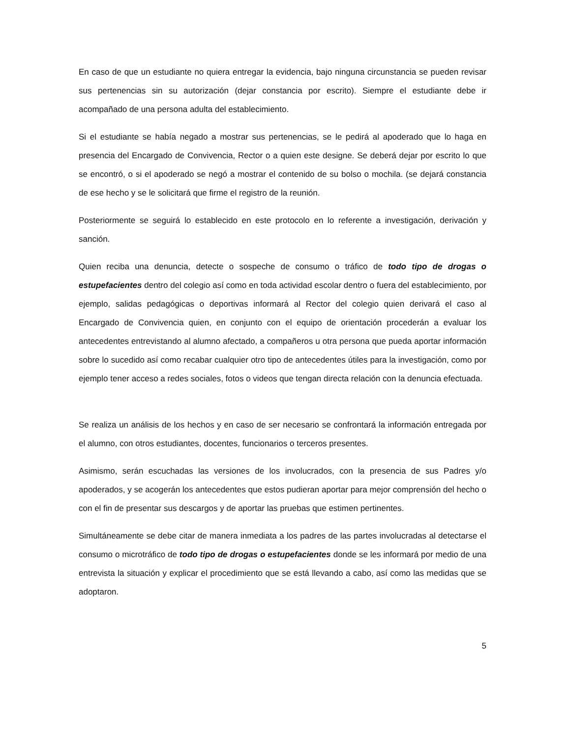En caso de que un estudiante no quiera entregar la evidencia, bajo ninguna circunstancia se pueden revisar sus pertenencias sin su autorización (dejar constancia por escrito). Siempre el estudiante debe ir acompañado de una persona adulta del establecimiento.
Si el estudiante se había negado a mostrar sus pertenencias, se le pedirá al apoderado que lo haga en presencia del Encargado de Convivencia, Rector o a quien este designe. Se deberá dejar por escrito lo que se encontró, o si el apoderado se negó a mostrar el contenido de su bolso o mochila. (se dejará constancia de ese hecho y se le solicitará que firme el registro de la reunión.
Posteriormente se seguirá lo establecido en este protocolo en lo referente a investigación, derivación y sanción.
Quien reciba una denuncia, detecte o sospeche de consumo o tráfico de todo tipo de drogas o estupefacientes dentro del colegio así como en toda actividad escolar dentro o fuera del establecimiento, por ejemplo, salidas pedagógicas o deportivas informará al Rector del colegio quien derivará el caso al Encargado de Convivencia quien, en conjunto con el equipo de orientación procederán a evaluar los antecedentes entrevistando al alumno afectado, a compañeros u otra persona que pueda aportar información sobre lo sucedido así como recabar cualquier otro tipo de antecedentes útiles para la investigación, como por ejemplo tener acceso a redes sociales, fotos o videos que tengan directa relación con la denuncia efectuada.
Se realiza un análisis de los hechos y en caso de ser necesario se confrontará la información entregada por el alumno, con otros estudiantes, docentes, funcionarios o terceros presentes.
Asimismo, serán escuchadas las versiones de los involucrados, con la presencia de sus Padres y/o apoderados, y se acogerán los antecedentes que estos pudieran aportar para mejor comprensión del hecho o con el fin de presentar sus descargos y de aportar las pruebas que estimen pertinentes.
Simultáneamente se debe citar de manera inmediata a los padres de las partes involucradas al detectarse el consumo o microtráfico de todo tipo de drogas o estupefacientes donde se les informará por medio de una entrevista la situación y explicar el procedimiento que se está llevando a cabo, así como las medidas que se adoptaron.
5